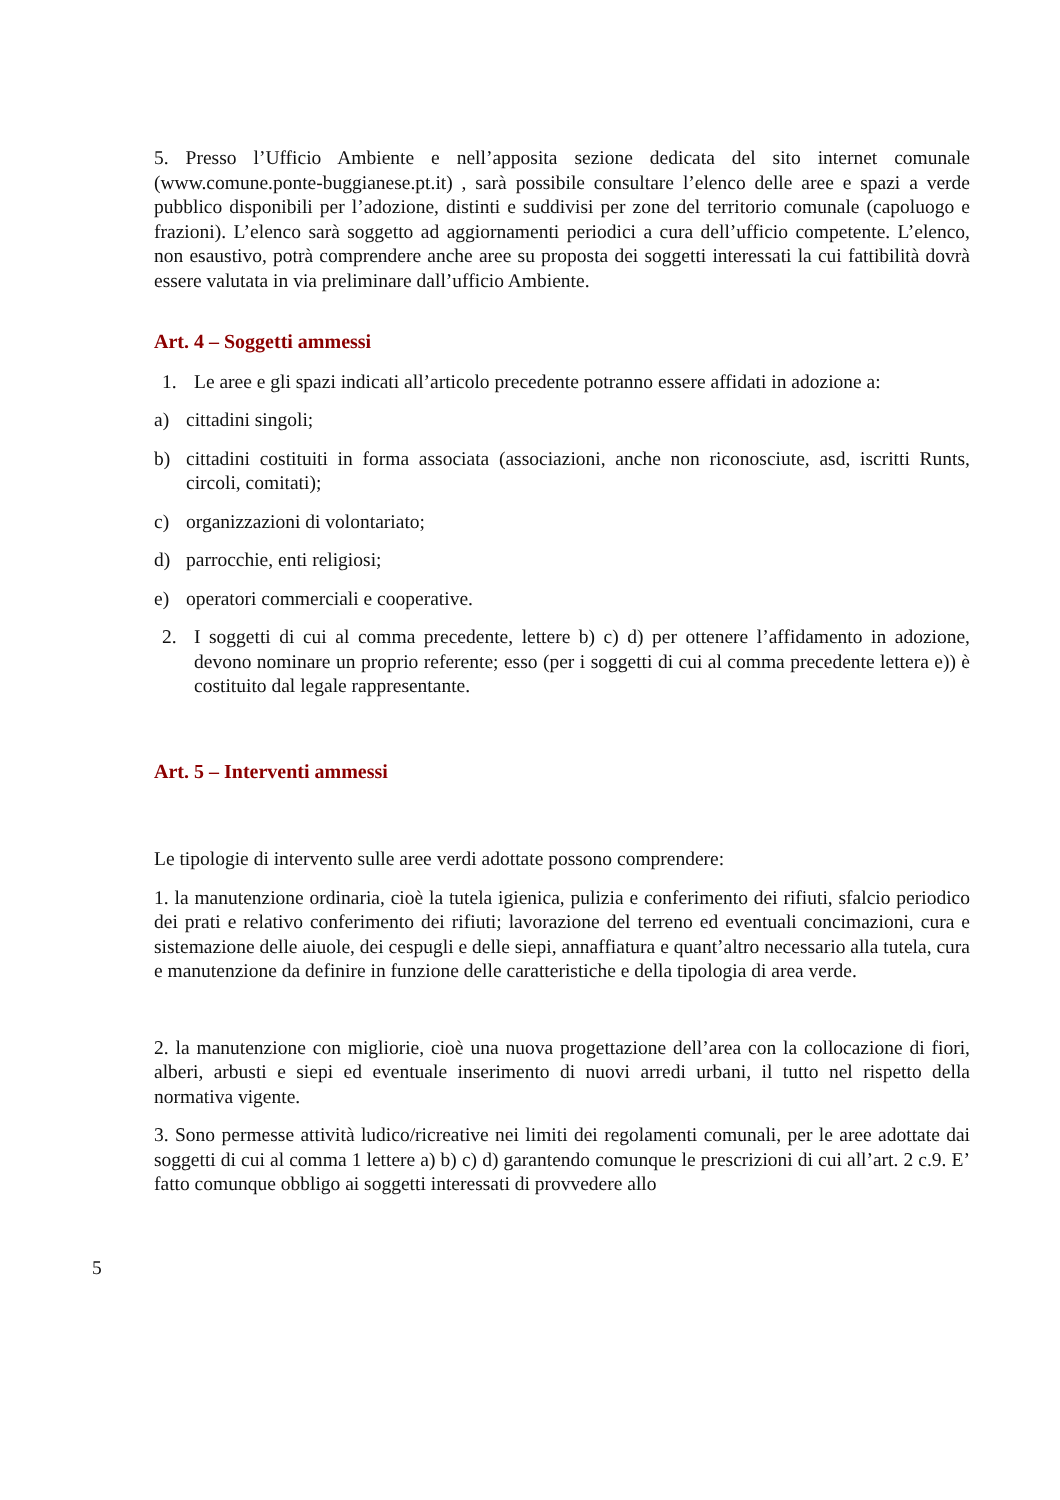5. Presso l’Ufficio Ambiente e nell’apposita sezione dedicata del sito internet comunale (www.comune.ponte-buggianese.pt.it) , sarà possibile consultare l’elenco delle aree e spazi a verde pubblico disponibili per l’adozione, distinti e suddivisi per zone del territorio comunale (capoluogo e frazioni). L’elenco sarà soggetto ad aggiornamenti periodici a cura dell’ufficio competente. L’elenco, non esaustivo, potrà comprendere anche aree su proposta dei soggetti interessati la cui fattibilità dovrà essere valutata in via preliminare dall’ufficio Ambiente.
Art. 4 – Soggetti ammessi
1. Le aree e gli spazi indicati all’articolo precedente potranno essere affidati in adozione a:
a) cittadini singoli;
b) cittadini costituiti in forma associata (associazioni, anche non riconosciute, asd, iscritti Runts, circoli, comitati);
c) organizzazioni di volontariato;
d) parrocchie, enti religiosi;
e) operatori commerciali e cooperative.
2. I soggetti di cui al comma precedente, lettere b) c) d) per ottenere l’affidamento in adozione, devono nominare un proprio referente; esso (per i soggetti di cui al comma precedente lettera e)) è costituito dal legale rappresentante.
Art. 5 – Interventi ammessi
Le tipologie di intervento sulle aree verdi adottate possono comprendere:
1. la manutenzione ordinaria, cioè la tutela igienica, pulizia e conferimento dei rifiuti, sfalcio periodico dei prati e relativo conferimento dei rifiuti; lavorazione del terreno ed eventuali concimazioni, cura e sistemazione delle aiuole, dei cespugli e delle siepi, annaffiatura e quant’altro necessario alla tutela, cura e manutenzione da definire in funzione delle caratteristiche e della tipologia di area verde.
2. la manutenzione con migliorie, cioè una nuova progettazione dell’area con la collocazione di fiori, alberi, arbusti e siepi ed eventuale inserimento di nuovi arredi urbani, il tutto nel rispetto della normativa vigente.
3. Sono permesse attività ludico/ricreative nei limiti dei regolamenti comunali, per le aree adottate dai soggetti di cui al comma 1 lettere a) b) c) d) garantendo comunque le prescrizioni di cui all’art. 2 c.9. E’ fatto comunque obbligo ai soggetti interessati di provvedere allo
5